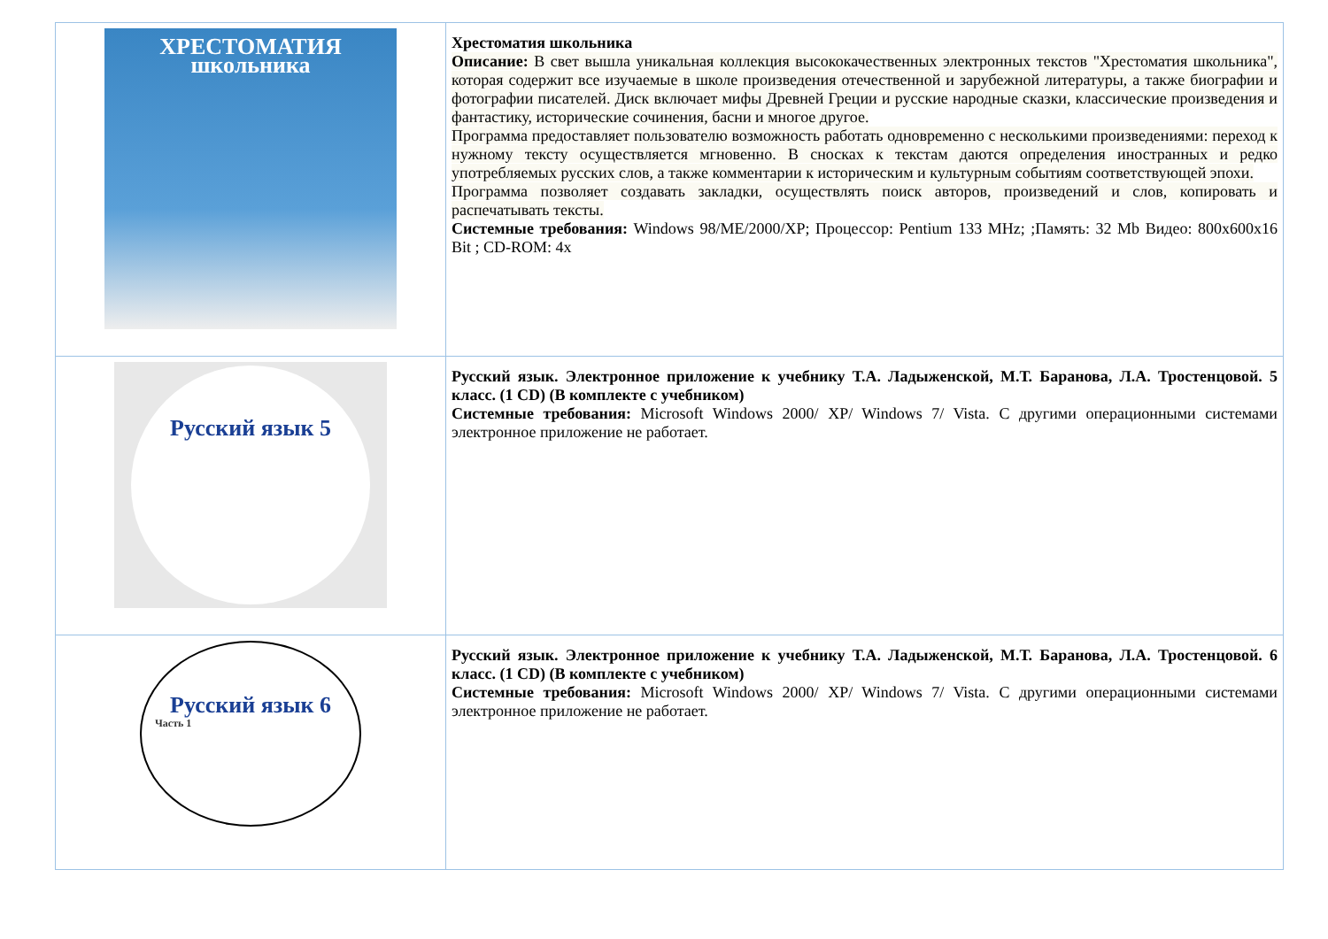| ХРЕСТОМАТИЯ школьника | Хрестоматия школьника Описание: В свет вышла уникальная коллекция высококачественных электронных текстов "Хрестоматия школьника", которая содержит все изучаемые в школе произведения отечественной и зарубежной литературы, а также биографии и фотографии писателей. Диск включает мифы Древней Греции и русские народные сказки, классические произведения и фантастику, исторические сочинения, басни и многое другое. Программа предоставляет пользователю возможность работать одновременно с несколькими произведениями: переход к нужному тексту осуществляется мгновенно. В сносках к текстам даются определения иностранных и редко употребляемых русских слов, а также комментарии к историческим и культурным событиям соответствующей эпохи. Программа позволяет создавать закладки, осуществлять поиск авторов, произведений и слов, копировать и распечатывать тексты. Системные требования: Windows 98/ME/2000/XP; Процессор: Pentium 133 MHz; ;Память: 32 Mb Видео: 800x600x16 Bit ; CD-ROM: 4x |
| Русский язык 5 | Русский язык. Электронное приложение к учебнику Т.А. Ладыженской, М.Т. Баранова, Л.А. Тростенцовой. 5 класс. (1 CD) (В комплекте с учебником) Системные требования: Microsoft Windows 2000/ XP/ Windows 7/ Vista. С другими операционными системами электронное приложение не работает. |
| Русский язык 6 Часть 1 | Русский язык. Электронное приложение к учебнику Т.А. Ладыженской, М.Т. Баранова, Л.А. Тростенцовой. 6 класс. (1 CD) (В комплекте с учебником) Системные требования: Microsoft Windows 2000/ XP/ Windows 7/ Vista. С другими операционными системами электронное приложение не работает. |